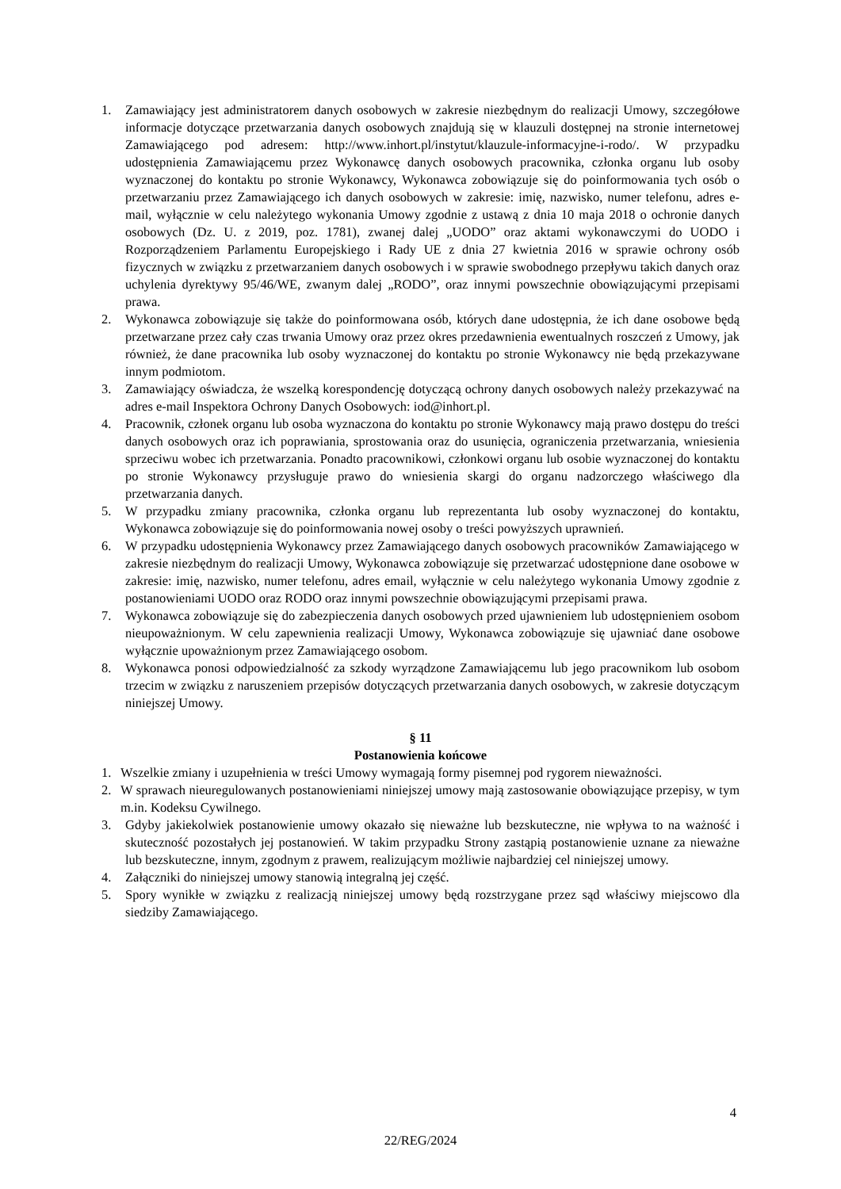1. Zamawiający jest administratorem danych osobowych w zakresie niezbędnym do realizacji Umowy, szczegółowe informacje dotyczące przetwarzania danych osobowych znajdują się w klauzuli dostępnej na stronie internetowej Zamawiającego pod adresem: http://www.inhort.pl/instytut/klauzule-informacyjne-i-rodo/. W przypadku udostępnienia Zamawiającemu przez Wykonawcę danych osobowych pracownika, członka organu lub osoby wyznaczonej do kontaktu po stronie Wykonawcy, Wykonawca zobowiązuje się do poinformowania tych osób o przetwarzaniu przez Zamawiającego ich danych osobowych w zakresie: imię, nazwisko, numer telefonu, adres e-mail, wyłącznie w celu należytego wykonania Umowy zgodnie z ustawą z dnia 10 maja 2018 o ochronie danych osobowych (Dz. U. z 2019, poz. 1781), zwanej dalej „UODO” oraz aktami wykonawczymi do UODO i Rozporządzeniem Parlamentu Europejskiego i Rady UE z dnia 27 kwietnia 2016 w sprawie ochrony osób fizycznych w związku z przetwarzaniem danych osobowych i w sprawie swobodnego przepływu takich danych oraz uchylenia dyrektywy 95/46/WE, zwanym dalej „RODO”, oraz innymi powszechnie obowiązującymi przepisami prawa.
2. Wykonawca zobowiązuje się także do poinformowana osób, których dane udostępnia, że ich dane osobowe będą przetwarzane przez cały czas trwania Umowy oraz przez okres przedawnienia ewentualnych roszczeń z Umowy, jak również, że dane pracownika lub osoby wyznaczonej do kontaktu po stronie Wykonawcy nie będą przekazywane innym podmiotom.
3. Zamawiający oświadcza, że wszelką korespondencję dotyczącą ochrony danych osobowych należy przekazywać na adres e-mail Inspektora Ochrony Danych Osobowych: iod@inhort.pl.
4. Pracownik, członek organu lub osoba wyznaczona do kontaktu po stronie Wykonawcy mają prawo dostępu do treści danych osobowych oraz ich poprawiania, sprostowania oraz do usunięcia, ograniczenia przetwarzania, wniesienia sprzeciwu wobec ich przetwarzania. Ponadto pracownikowi, członkowi organu lub osobie wyznaczonej do kontaktu po stronie Wykonawcy przysługuje prawo do wniesienia skargi do organu nadzorczego właściwego dla przetwarzania danych.
5. W przypadku zmiany pracownika, członka organu lub reprezentanta lub osoby wyznaczonej do kontaktu, Wykonawca zobowiązuje się do poinformowania nowej osoby o treści powyższych uprawnień.
6. W przypadku udostępnienia Wykonawcy przez Zamawiającego danych osobowych pracowników Zamawiającego w zakresie niezbędnym do realizacji Umowy, Wykonawca zobowiązuje się przetwarzać udostępnione dane osobowe w zakresie: imię, nazwisko, numer telefonu, adres email, wyłącznie w celu należytego wykonania Umowy zgodnie z postanowieniami UODO oraz RODO oraz innymi powszechnie obowiązującymi przepisami prawa.
7. Wykonawca zobowiązuje się do zabezpieczenia danych osobowych przed ujawnieniem lub udostępnieniem osobom nieupoważnionym. W celu zapewnienia realizacji Umowy, Wykonawca zobowiązuje się ujawniać dane osobowe wyłącznie upoważnionym przez Zamawiającego osobom.
8. Wykonawca ponosi odpowiedzialność za szkody wyrządzone Zamawiającemu lub jego pracownikom lub osobom trzecim w związku z naruszeniem przepisów dotyczących przetwarzania danych osobowych, w zakresie dotyczącym niniejszej Umowy.
§ 11
Postanowienia końcowe
1. Wszelkie zmiany i uzupełnienia w treści Umowy wymagają formy pisemnej pod rygorem nieważności.
2. W sprawach nieuregulowanych postanowieniami niniejszej umowy mają zastosowanie obowiązujące przepisy, w tym m.in. Kodeksu Cywilnego.
3. Gdyby jakiekolwiek postanowienie umowy okazało się nieważne lub bezskuteczne, nie wpływa to na ważność i skuteczność pozostałych jej postanowień. W takim przypadku Strony zastąpią postanowienie uznane za nieważne lub bezskuteczne, innym, zgodnym z prawem, realizującym możliwie najbardziej cel niniejszej umowy.
4. Załączniki do niniejszej umowy stanowią integralną jej część.
5. Spory wynikłe w związku z realizacją niniejszej umowy będą rozstrzygane przez sąd właściwy miejscowo dla siedziby Zamawiającego.
4
22/REG/2024